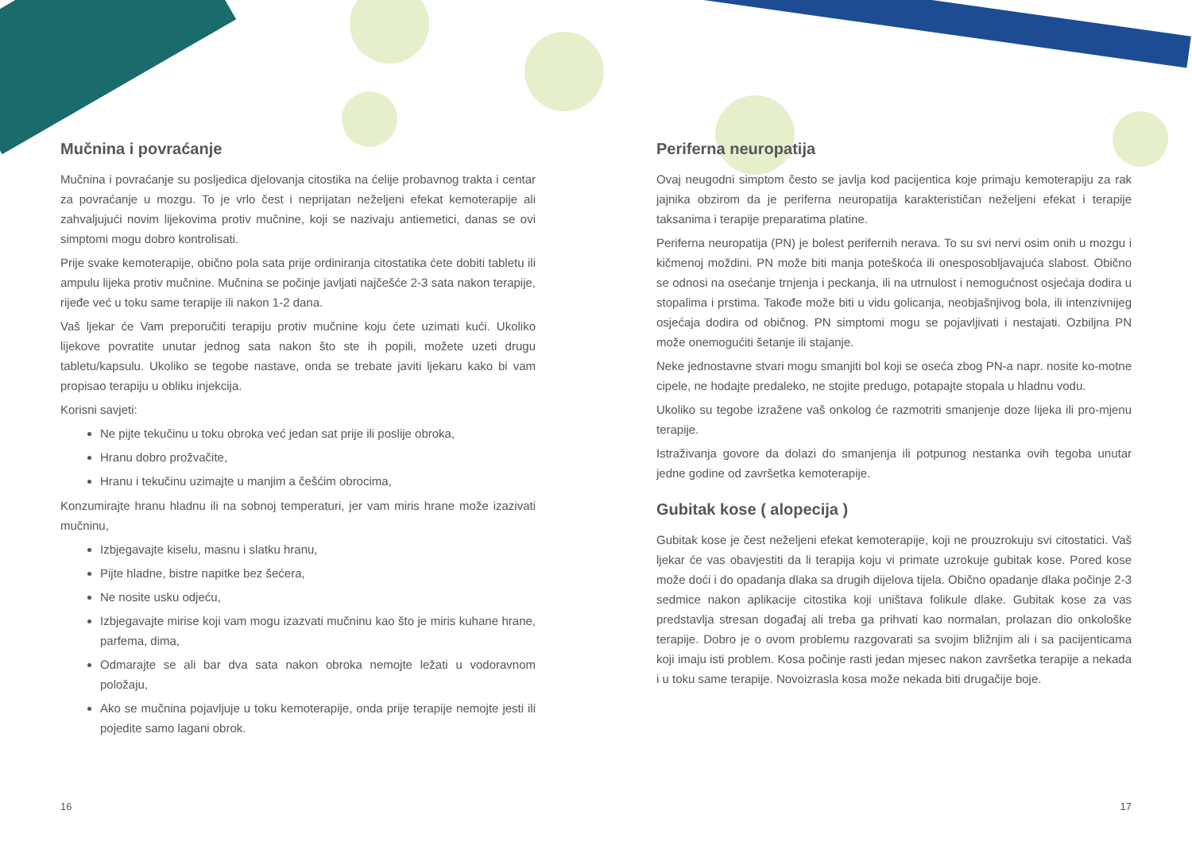Mučnina i povraćanje
Mučnina i povraćanje su posljedica djelovanja citostika na ćelije probavnog trakta i centar za povraćanje u mozgu. To je vrlo čest i neprijatan neželjeni efekat kemoterapije ali zahvaljujući novim lijekovima protiv mučnine, koji se nazivaju antiemetici, danas se ovi simptomi mogu dobro kontrolisati.
Prije svake kemoterapije, obično pola sata prije ordiniranja citostatika ćete dobiti tabletu ili ampulu lijeka protiv mučnine. Mučnina se počinje javljati najčešće 2-3 sata nakon terapije, rijeđe već u toku same terapije ili nakon 1-2 dana.
Vaš ljekar će Vam preporučiti terapiju protiv mučnine koju ćete uzimati kući. Ukoliko lijekove povratite unutar jednog sata nakon što ste ih popili, možete uzeti drugu tabletu/kapsulu. Ukoliko se tegobe nastave, onda se trebate javiti ljekaru kako bi vam propisao terapiju u obliku injekcija.
Korisni savjeti:
Ne pijte tekučinu u toku obroka već jedan sat prije ili poslije obroka,
Hranu dobro prožvačite,
Hranu i tekučinu uzimajte u manjim a češćim obrocima,
Konzumirajte hranu hladnu ili na sobnoj temperaturi, jer vam miris hrane može izazivati mučninu,
Izbjegavajte kiselu, masnu i slatku hranu,
Pijte hladne, bistre napitke bez šećera,
Ne nosite usku odjeću,
Izbjegavajte mirise koji vam mogu izazvati mučninu kao što je miris kuhane hrane, parfema, dima,
Odmarajte se ali bar dva sata nakon obroka nemojte ležati u vodoravnom položaju,
Ako se mučnina pojavljuje u toku kemoterapije, onda prije terapije nemojte jesti ili pojedite samo lagani obrok.
Periferna neuropatija
Ovaj neugodni simptom često se javlja kod pacijentica koje primaju kemoterapiju za rak jajnika obzirom da je periferna neuropatija karakterističan neželjeni efekat i terapije taksanima i terapije preparatima platine.
Periferna neuropatija (PN) je bolest perifernih nerava. To su svi nervi osim onih u mozgu i kičmenoj moždini. PN može biti manja poteškoća ili onesposobljavajuća slabost. Obično se odnosi na osećanje trnjenja i peckanja, ili na utrnulost i nemogućnost osjećaja dodira u stopalima i prstima. Takođe može biti u vidu golicanja, neobjašnjivog bola, ili intenzivnijeg osjećaja dodira od običnog. PN simptomi mogu se pojavljivati i nestajati. Ozbiljna PN može onemogućiti šetanje ili stajanje.
Neke jednostavne stvari mogu smanjiti bol koji se oseća zbog PN-a napr. nosite ko-motne cipele, ne hodajte predaleko, ne stojite predugo, potapajte stopala u hladnu vodu.
Ukoliko su tegobe izražene vaš onkolog će razmotriti smanjenje doze lijeka ili pro-mjenu terapije.
Istraživanja govore da dolazi do smanjenja ili potpunog nestanka ovih tegoba unutar jedne godine od završetka kemoterapije.
Gubitak kose ( alopecija )
Gubitak kose je čest neželjeni efekat kemoterapije, koji ne prouzrokuju svi citostatici. Vaš ljekar će vas obavjestiti da li terapija koju vi primate uzrokuje gubitak kose. Pored kose može doći i do opadanja dlaka sa drugih dijelova tijela. Obično opadanje dlaka počinje 2-3 sedmice nakon aplikacije citostika koji uništava folikule dlake. Gubitak kose za vas predstavlja stresan događaj ali treba ga prihvati kao normalan, prolazan dio onkološke terapije. Dobro je o ovom problemu razgovarati sa svojim bližnjim ali i sa pacijenticama koji imaju isti problem. Kosa počinje rasti jedan mjesec nakon završetka terapije a nekada i u toku same terapije. Novoizrasla kosa može nekada biti drugačije boje.
16 17